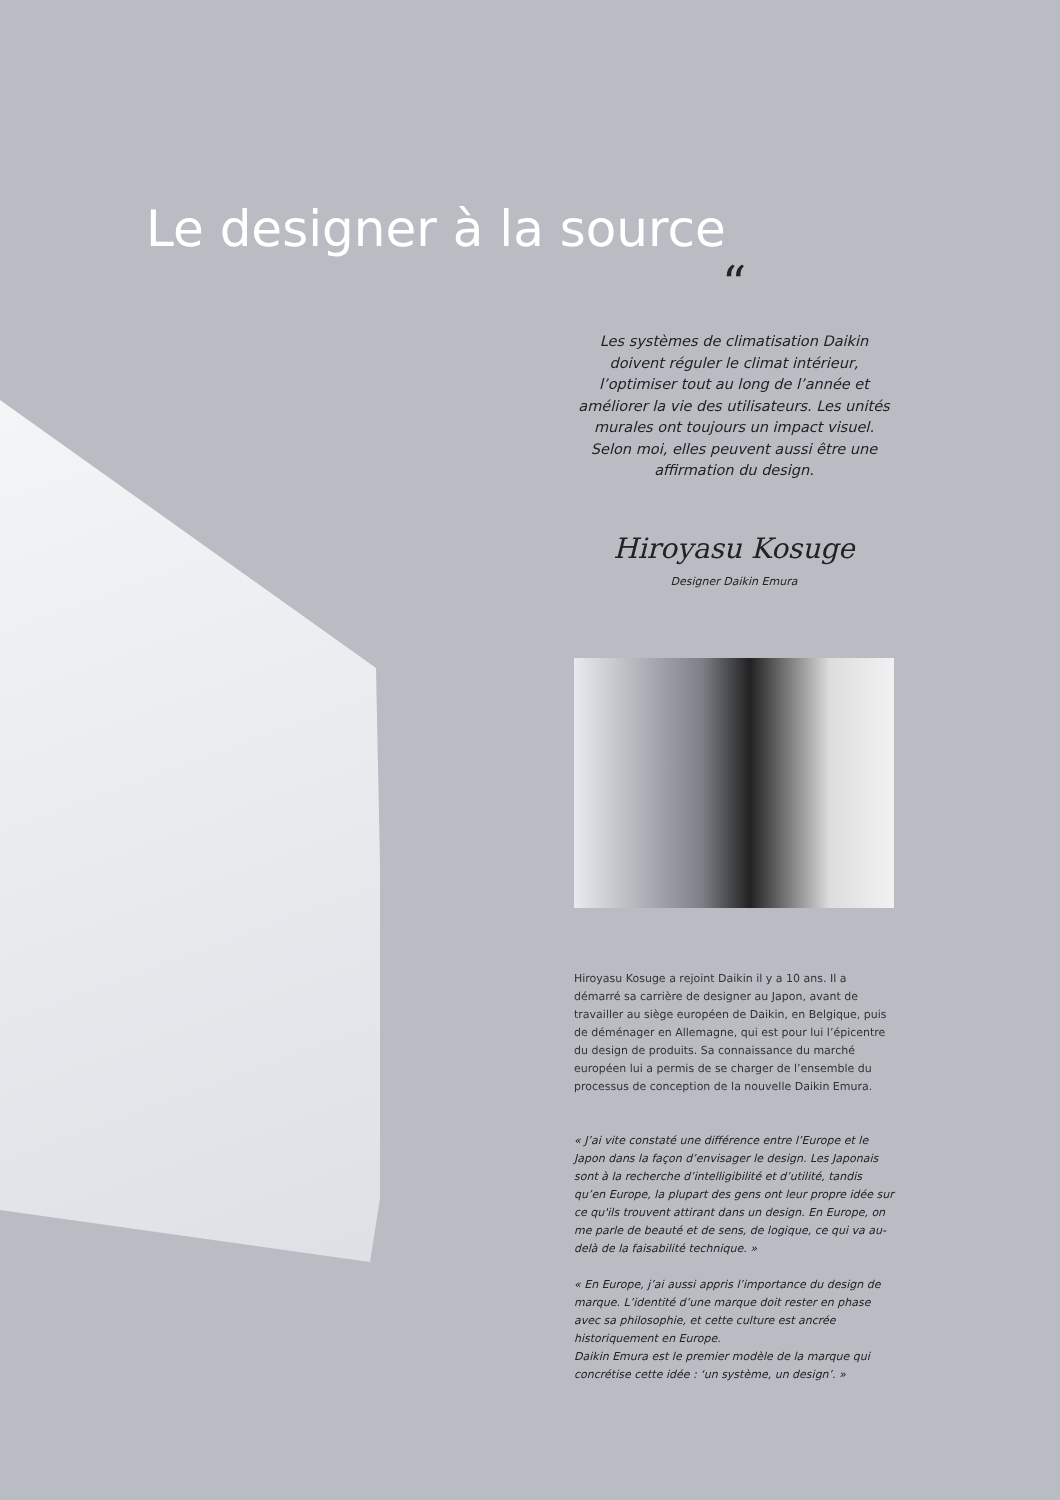Le designer à la source
“
Les systèmes de climatisation Daikin doivent réguler le climat intérieur, l’optimiser tout au long de l’année et améliorer la vie des utilisateurs. Les unités murales ont toujours un impact visuel. Selon moi, elles peuvent aussi être une affirmation du design.
Hiroyasu Kosuge
Designer Daikin Emura
Hiroyasu Kosuge a rejoint Daikin il y a 10 ans. Il a démarré sa carrière de designer au Japon, avant de travailler au siège européen de Daikin, en Belgique, puis de déménager en Allemagne, qui est pour lui l’épicentre du design de produits. Sa connaissance du marché européen lui a permis de se charger de l’ensemble du processus de conception de la nouvelle Daikin Emura.
« J’ai vite constaté une différence entre l’Europe et le Japon dans la façon d’envisager le design. Les Japonais sont à la recherche d’intelligibilité et d’utilité, tandis qu’en Europe, la plupart des gens ont leur propre idée sur ce qu'ils trouvent attirant dans un design. En Europe, on me parle de beauté et de sens, de logique, ce qui va au-delà de la faisabilité technique. »
« En Europe, j’ai aussi appris l’importance du design de marque. L’identité d’une marque doit rester en phase avec sa philosophie, et cette culture est ancrée historiquement en Europe.
Daikin Emura est le premier modèle de la marque qui concrétise cette idée : ‘un système, un design’. »